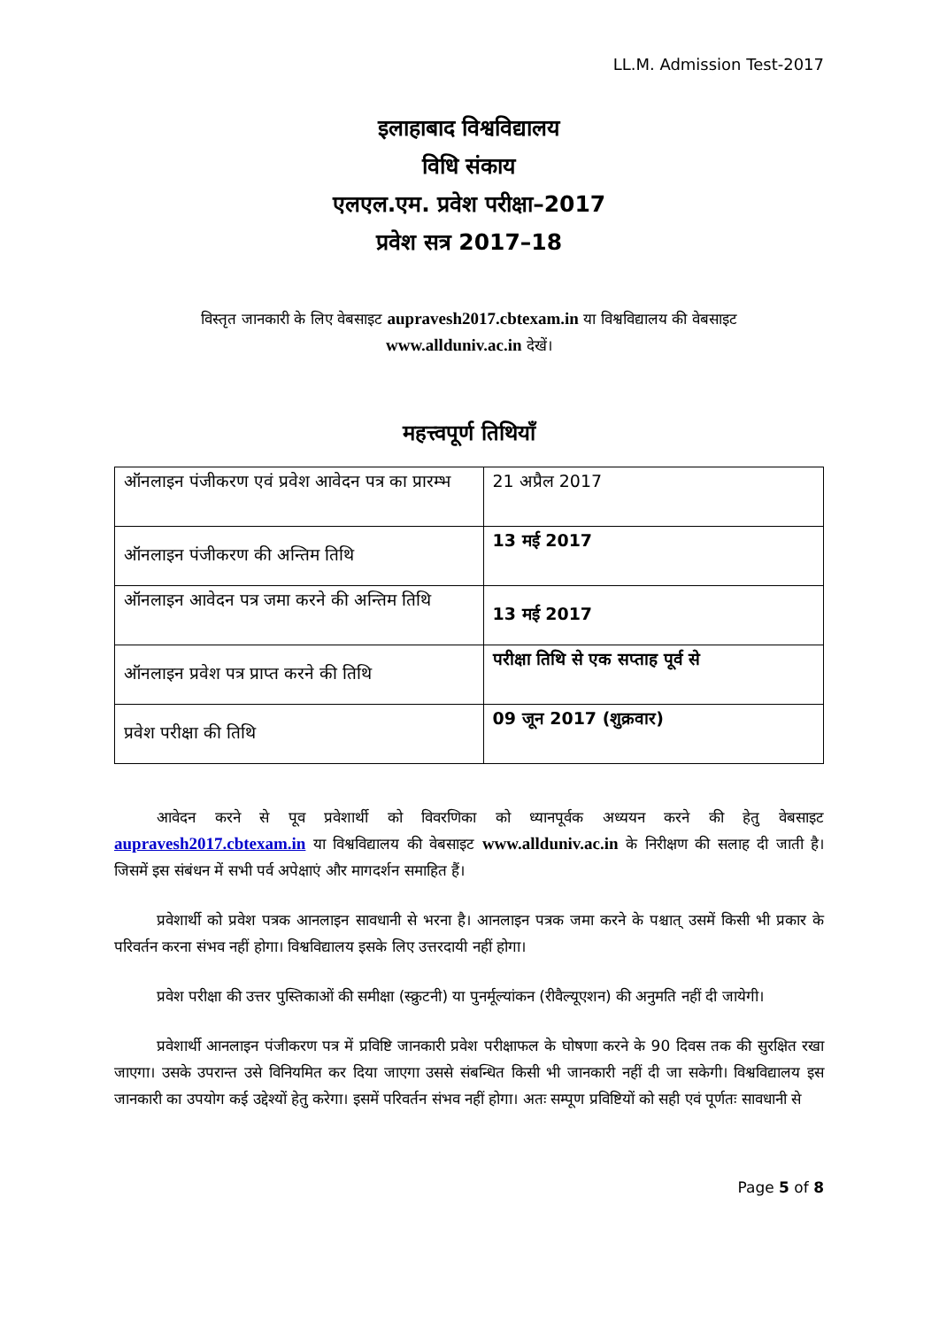LL.M. Admission Test-2017
इलाहाबाद विश्वविद्यालय
विधि संकाय
एलएल.एम. प्रवेश परीक्षा–2017
प्रवेश सत्र 2017–18
विस्तृत जानकारी के लिए वेबसाइट aupravesh2017.cbtexam.in या विश्वविद्यालय की वेबसाइट
www.allduniv.ac.in देखें।
महत्त्वपूर्ण तिथियाँ
| ऑनलाइन पंजीकरण एवं प्रवेश आवेदन पत्र का प्रारम्भ | 21 अप्रैल 2017 |
| ऑनलाइन पंजीकरण की अन्तिम तिथि | 13 मई 2017 |
| ऑनलाइन आवेदन पत्र जमा करने की अन्तिम तिथि | 13 मई 2017 |
| ऑनलाइन प्रवेश पत्र प्राप्त करने की तिथि | परीक्षा तिथि से एक सप्ताह पूर्व से |
| प्रवेश परीक्षा की तिथि | 09 जून 2017 (शुक्रवार) |
आवेदन करने से पूव प्रवेशार्थी को विवरणिका को ध्यानपूर्वक अध्ययन करने की हेतु वेबसाइट aupravesh2017.cbtexam.in या विश्वविद्यालय की वेबसाइट www.allduniv.ac.in के निरीक्षण की सलाह दी जाती है। जिसमें इस संबंधन में सभी पर्व अपेक्षाएं और मागदर्शन समाहित हैं।
प्रवेशार्थी को प्रवेश पत्रक आनलाइन सावधानी से भरना है। आनलाइन पत्रक जमा करने के पश्चात् उसमें किसी भी प्रकार के परिवर्तन करना संभव नहीं होगा। विश्वविद्यालय इसके लिए उत्तरदायी नहीं होगा।
प्रवेश परीक्षा की उत्तर पुस्तिकाओं की समीक्षा (स्क्रुटनी) या पुनर्मूल्यांकन (रीवैल्यूएशन) की अनुमति नहीं दी जायेगी।
प्रवेशार्थी आनलाइन पंजीकरण पत्र में प्रविष्टि जानकारी प्रवेश परीक्षाफल के घोषणा करने के 90 दिवस तक की सुरक्षित रखा जाएगा। उसके उपरान्त उसे विनियमित कर दिया जाएगा उससे संबन्धित किसी भी जानकारी नहीं दी जा सकेगी। विश्वविद्यालय इस जानकारी का उपयोग कई उद्देश्यों हेतु करेगा। इसमें परिवर्तन संभव नहीं होगा। अतः सम्पूण प्रविष्टियों को सही एवं पूर्णतः सावधानी से
Page 5 of 8